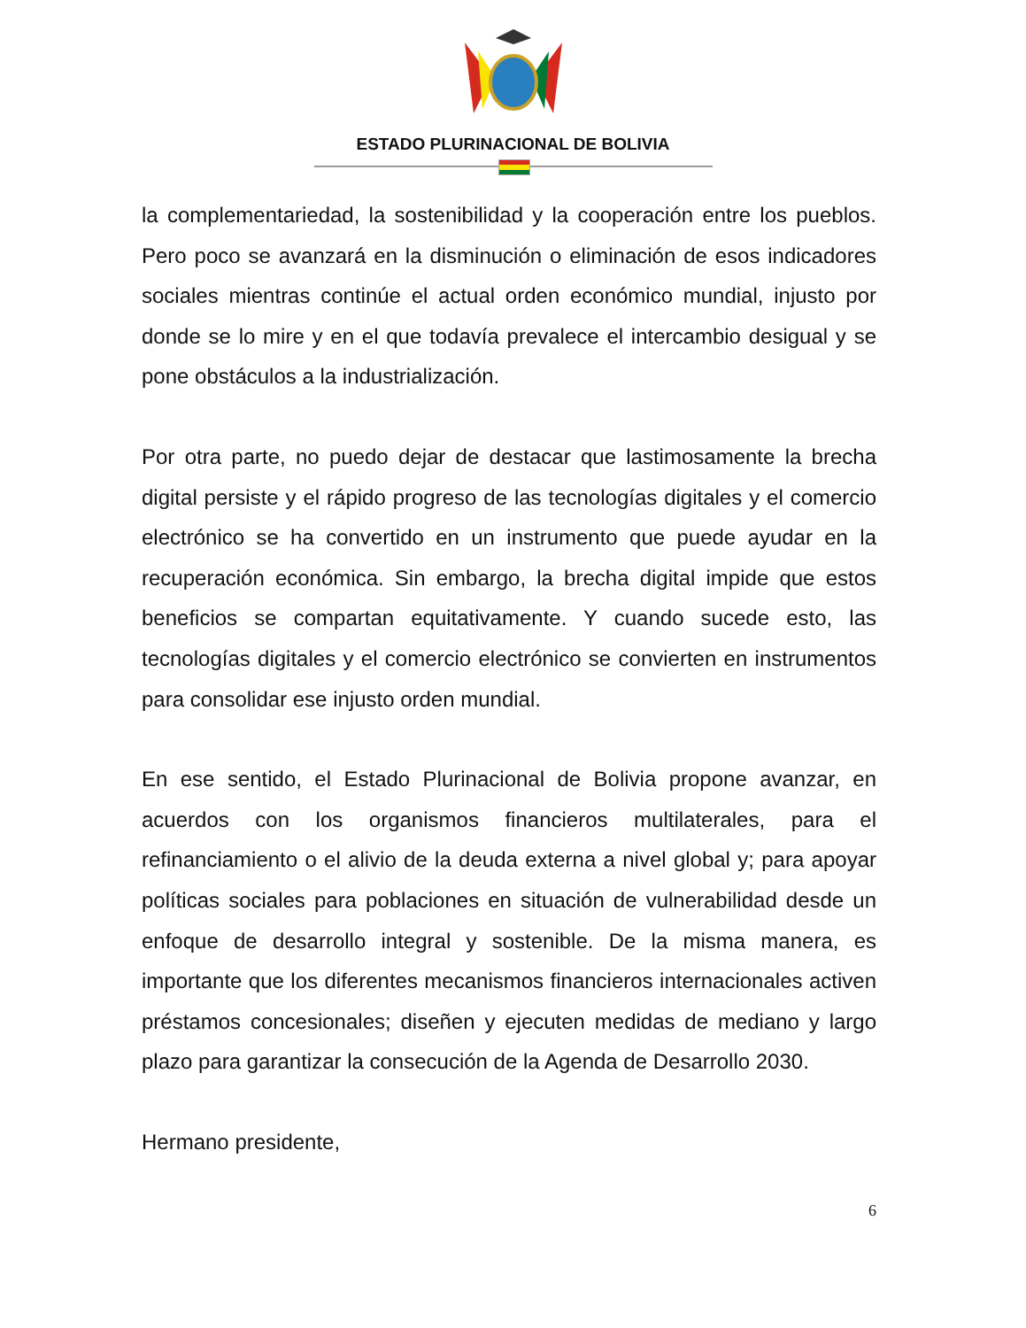ESTADO PLURINACIONAL DE BOLIVIA
la complementariedad, la sostenibilidad y la cooperación entre los pueblos. Pero poco se avanzará en la disminución o eliminación de esos indicadores sociales mientras continúe el actual orden económico mundial, injusto por donde se lo mire y en el que todavía prevalece el intercambio desigual y se pone obstáculos a la industrialización.
Por otra parte, no puedo dejar de destacar que lastimosamente la brecha digital persiste y el rápido progreso de las tecnologías digitales y el comercio electrónico se ha convertido en un instrumento que puede ayudar en la recuperación económica. Sin embargo, la brecha digital impide que estos beneficios se compartan equitativamente. Y cuando sucede esto, las tecnologías digitales y el comercio electrónico se convierten en instrumentos para consolidar ese injusto orden mundial.
En ese sentido, el Estado Plurinacional de Bolivia propone avanzar, en acuerdos con los organismos financieros multilaterales, para el refinanciamiento o el alivio de la deuda externa a nivel global y; para apoyar políticas sociales para poblaciones en situación de vulnerabilidad desde un enfoque de desarrollo integral y sostenible. De la misma manera, es importante que los diferentes mecanismos financieros internacionales activen préstamos concesionales; diseñen y ejecuten medidas de mediano y largo plazo para garantizar la consecución de la Agenda de Desarrollo 2030.
Hermano presidente,
6